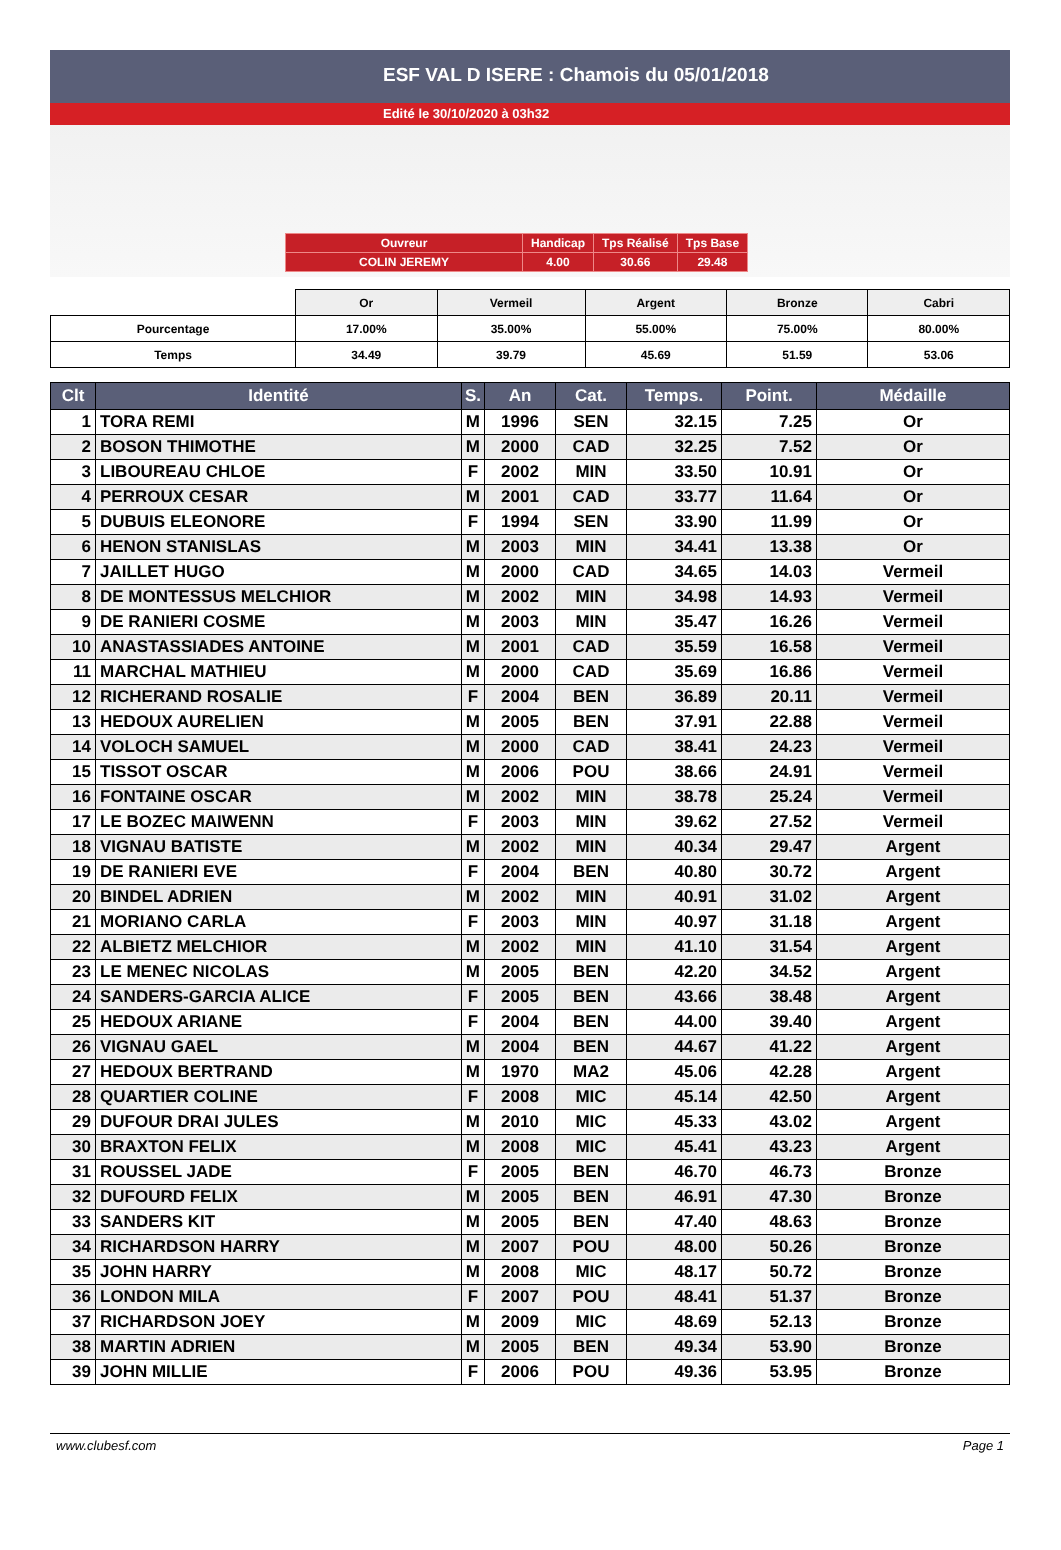ESF VAL D ISERE : Chamois du 05/01/2018
Edité le 30/10/2020 à 03h32
| Ouvreur | Handicap | Tps Réalisé | Tps Base |
| COLIN JEREMY | 4.00 | 30.66 | 29.48 |
| | Or | Vermeil | Argent | Bronze | Cabri |
| Pourcentage | 17.00% | 35.00% | 55.00% | 75.00% | 80.00% |
| Temps | 34.49 | 39.79 | 45.69 | 51.59 | 53.06 |
| Clt | Identité | S. | An | Cat. | Temps. | Point. | Médaille |
| --- | --- | --- | --- | --- | --- | --- | --- |
| 1 | TORA REMI | M | 1996 | SEN | 32.15 | 7.25 | Or |
| 2 | BOSON THIMOTHE | M | 2000 | CAD | 32.25 | 7.52 | Or |
| 3 | LIBOUREAU CHLOE | F | 2002 | MIN | 33.50 | 10.91 | Or |
| 4 | PERROUX CESAR | M | 2001 | CAD | 33.77 | 11.64 | Or |
| 5 | DUBUIS ELEONORE | F | 1994 | SEN | 33.90 | 11.99 | Or |
| 6 | HENON STANISLAS | M | 2003 | MIN | 34.41 | 13.38 | Or |
| 7 | JAILLET HUGO | M | 2000 | CAD | 34.65 | 14.03 | Vermeil |
| 8 | DE MONTESSUS MELCHIOR | M | 2002 | MIN | 34.98 | 14.93 | Vermeil |
| 9 | DE RANIERI COSME | M | 2003 | MIN | 35.47 | 16.26 | Vermeil |
| 10 | ANASTASSIADES ANTOINE | M | 2001 | CAD | 35.59 | 16.58 | Vermeil |
| 11 | MARCHAL MATHIEU | M | 2000 | CAD | 35.69 | 16.86 | Vermeil |
| 12 | RICHERAND ROSALIE | F | 2004 | BEN | 36.89 | 20.11 | Vermeil |
| 13 | HEDOUX AURELIEN | M | 2005 | BEN | 37.91 | 22.88 | Vermeil |
| 14 | VOLOCH SAMUEL | M | 2000 | CAD | 38.41 | 24.23 | Vermeil |
| 15 | TISSOT OSCAR | M | 2006 | POU | 38.66 | 24.91 | Vermeil |
| 16 | FONTAINE OSCAR | M | 2002 | MIN | 38.78 | 25.24 | Vermeil |
| 17 | LE BOZEC MAIWENN | F | 2003 | MIN | 39.62 | 27.52 | Vermeil |
| 18 | VIGNAU BATISTE | M | 2002 | MIN | 40.34 | 29.47 | Argent |
| 19 | DE RANIERI EVE | F | 2004 | BEN | 40.80 | 30.72 | Argent |
| 20 | BINDEL ADRIEN | M | 2002 | MIN | 40.91 | 31.02 | Argent |
| 21 | MORIANO CARLA | F | 2003 | MIN | 40.97 | 31.18 | Argent |
| 22 | ALBIETZ MELCHIOR | M | 2002 | MIN | 41.10 | 31.54 | Argent |
| 23 | LE MENEC NICOLAS | M | 2005 | BEN | 42.20 | 34.52 | Argent |
| 24 | SANDERS-GARCIA ALICE | F | 2005 | BEN | 43.66 | 38.48 | Argent |
| 25 | HEDOUX ARIANE | F | 2004 | BEN | 44.00 | 39.40 | Argent |
| 26 | VIGNAU GAEL | M | 2004 | BEN | 44.67 | 41.22 | Argent |
| 27 | HEDOUX BERTRAND | M | 1970 | MA2 | 45.06 | 42.28 | Argent |
| 28 | QUARTIER COLINE | F | 2008 | MIC | 45.14 | 42.50 | Argent |
| 29 | DUFOUR DRAI JULES | M | 2010 | MIC | 45.33 | 43.02 | Argent |
| 30 | BRAXTON FELIX | M | 2008 | MIC | 45.41 | 43.23 | Argent |
| 31 | ROUSSEL JADE | F | 2005 | BEN | 46.70 | 46.73 | Bronze |
| 32 | DUFOURD FELIX | M | 2005 | BEN | 46.91 | 47.30 | Bronze |
| 33 | SANDERS KIT | M | 2005 | BEN | 47.40 | 48.63 | Bronze |
| 34 | RICHARDSON HARRY | M | 2007 | POU | 48.00 | 50.26 | Bronze |
| 35 | JOHN HARRY | M | 2008 | MIC | 48.17 | 50.72 | Bronze |
| 36 | LONDON MILA | F | 2007 | POU | 48.41 | 51.37 | Bronze |
| 37 | RICHARDSON JOEY | M | 2009 | MIC | 48.69 | 52.13 | Bronze |
| 38 | MARTIN ADRIEN | M | 2005 | BEN | 49.34 | 53.90 | Bronze |
| 39 | JOHN MILLIE | F | 2006 | POU | 49.36 | 53.95 | Bronze |
www.clubesf.com Page 1